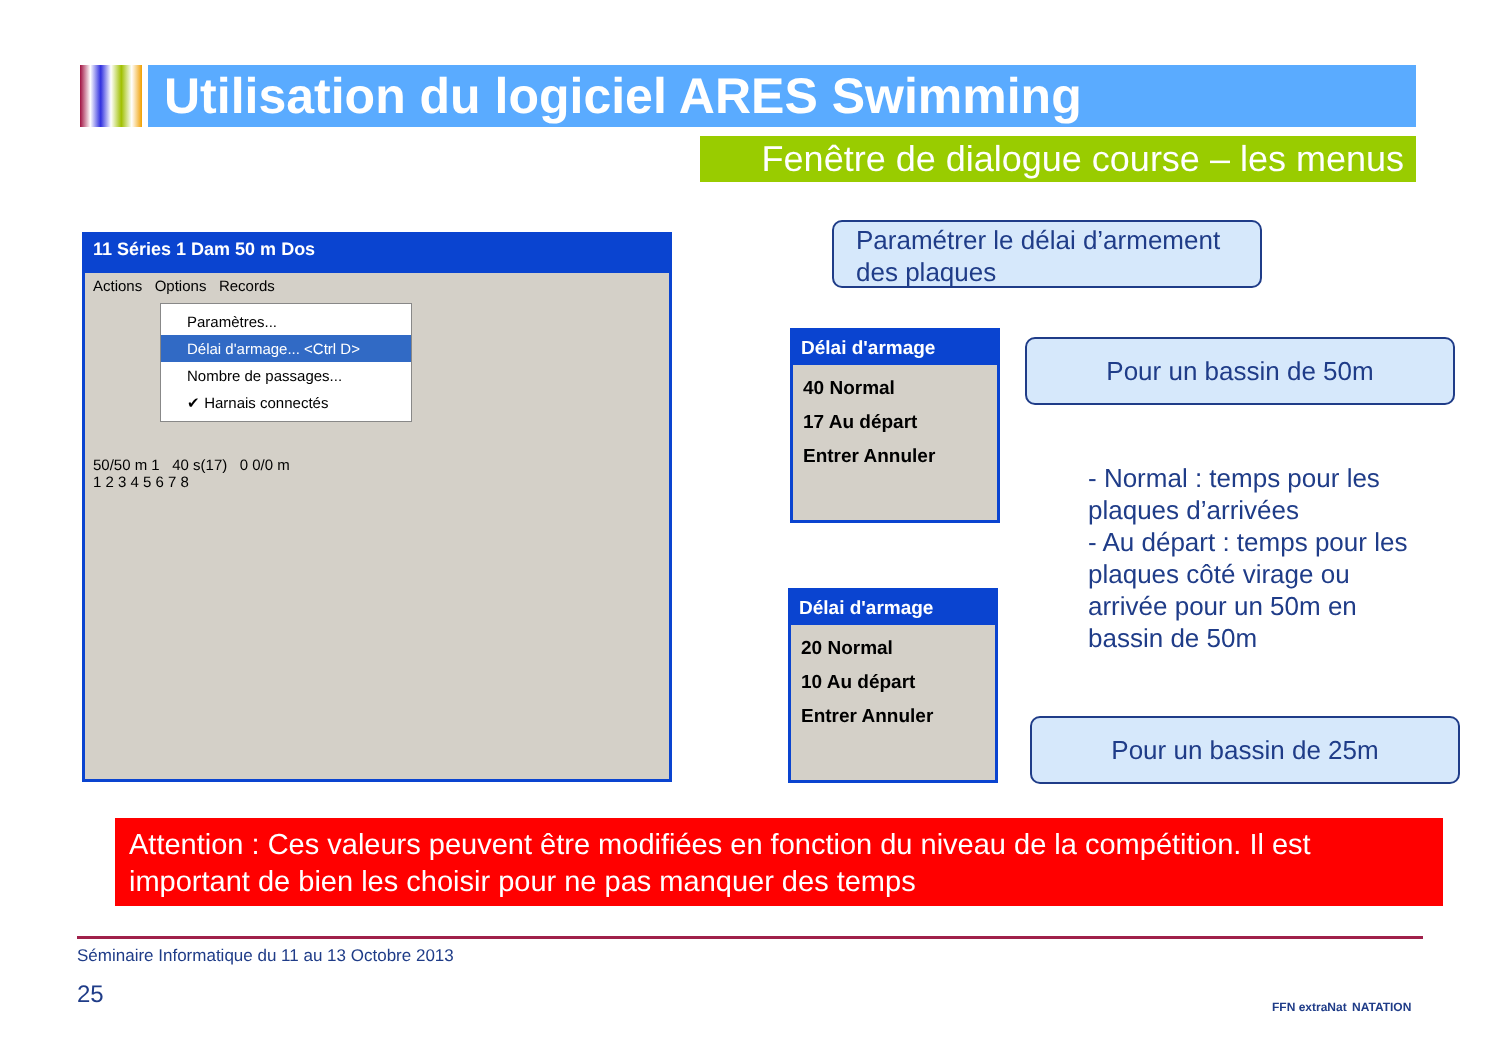Utilisation du logiciel ARES Swimming
Fenêtre de dialogue course – les menus
11 Séries 1 Dam 50 m Dos
Actions Options Records
Paramètres...
Délai d'armage... <Ctrl D>
Nombre de passages...
✔ Harnais connectés
50/50 m 1 40 s(17) 0 0/0 m
1 2 3 4 5 6 7 8
Paramétrer le délai d’armement des plaques
Délai d'armage
40 Normal
17 Au départ
Entrer Annuler
Délai d'armage
20 Normal
10 Au départ
Entrer Annuler
Pour un bassin de 50m
Pour un bassin de 25m
- Normal : temps pour les plaques d’arrivées
- Au départ : temps pour les plaques côté virage ou arrivée pour un 50m en bassin de 50m
Attention : Ces valeurs peuvent être modifiées en fonction du niveau de la compétition. Il est important de bien les choisir pour ne pas manquer des temps
Séminaire Informatique du 11 au 13 Octobre 2013
25 FFN extraNat NATATION